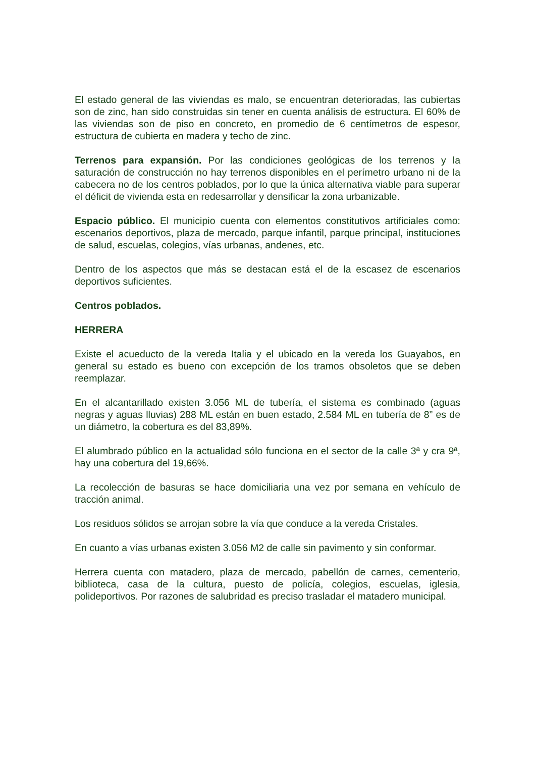El estado general de las viviendas es malo, se encuentran deterioradas, las cubiertas son de zinc, han sido construidas sin tener en cuenta análisis de estructura. El 60% de las viviendas son de piso en concreto, en promedio de 6 centímetros de espesor, estructura de cubierta en madera y techo de zinc.
Terrenos para expansión. Por las condiciones geológicas de los terrenos y la saturación de construcción no hay terrenos disponibles en el perímetro urbano ni de la cabecera no de los centros poblados, por lo que la única alternativa viable para superar el déficit de vivienda esta en redesarrollar y densificar la zona urbanizable.
Espacio público. El municipio cuenta con elementos constitutivos artificiales como: escenarios deportivos, plaza de mercado, parque infantil, parque principal, instituciones de salud, escuelas, colegios, vías urbanas, andenes, etc.
Dentro de los aspectos que más se destacan está el de la escasez de escenarios deportivos suficientes.
Centros poblados.
HERRERA
Existe el acueducto de la vereda Italia y el ubicado en la vereda los Guayabos, en general su estado es bueno con excepción de los tramos obsoletos que se deben reemplazar.
En el alcantarillado existen 3.056 ML de tubería, el sistema es combinado (aguas negras y aguas lluvias) 288 ML están en buen estado, 2.584 ML en tubería de 8” es de un diámetro, la cobertura es del 83,89%.
El alumbrado público en la actualidad sólo funciona en el sector de la calle 3ª y cra 9ª, hay una cobertura del 19,66%.
La recolección de basuras se hace domiciliaria una vez por semana en vehículo de tracción animal.
Los residuos sólidos se arrojan sobre la vía que conduce a la vereda Cristales.
En cuanto a vías urbanas existen 3.056 M2 de calle sin pavimento y sin conformar.
Herrera cuenta con matadero, plaza de mercado, pabellón de carnes, cementerio, biblioteca, casa de la cultura, puesto de policía, colegios, escuelas, iglesia, polideportivos. Por razones de salubridad es preciso trasladar el matadero municipal.